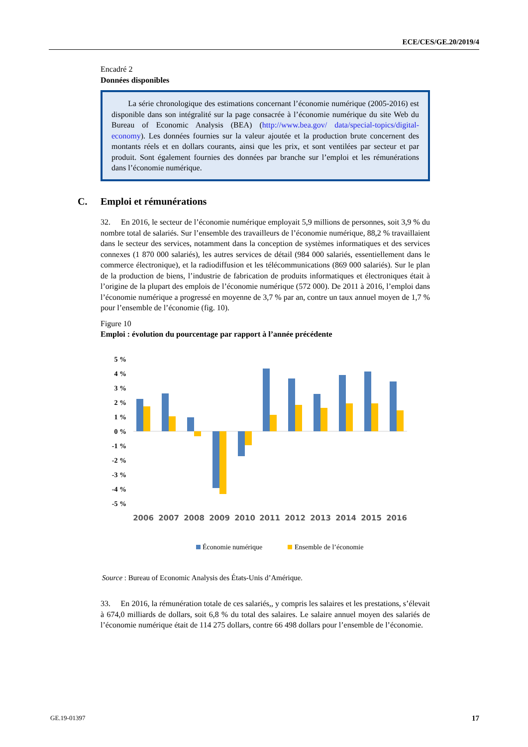ECE/CES/GE.20/2019/4
Encadré 2
Données disponibles
La série chronologique des estimations concernant l’économie numérique (2005-2016) est disponible dans son intégralité sur la page consacrée à l’économie numérique du site Web du Bureau of Economic Analysis (BEA) (http://www.bea.gov/ data/special-topics/digital-economy). Les données fournies sur la valeur ajoutée et la production brute concernent des montants réels et en dollars courants, ainsi que les prix, et sont ventilées par secteur et par produit. Sont également fournies des données par branche sur l’emploi et les rémunérations dans l’économie numérique.
C. Emploi et rémunérations
32. En 2016, le secteur de l’économie numérique employait 5,9 millions de personnes, soit 3,9 % du nombre total de salariés. Sur l’ensemble des travailleurs de l’économie numérique, 88,2 % travaillaient dans le secteur des services, notamment dans la conception de systèmes informatiques et des services connexes (1 870 000 salariés), les autres services de détail (984 000 salariés, essentiellement dans le commerce électronique), et la radiodiffusion et les télécommunications (869 000 salariés). Sur le plan de la production de biens, l’industrie de fabrication de produits informatiques et électroniques était à l’origine de la plupart des emplois de l’économie numérique (572 000). De 2011 à 2016, l’emploi dans l’économie numérique a progressé en moyenne de 3,7 % par an, contre un taux annuel moyen de 1,7 % pour l’ensemble de l’économie (fig. 10).
Figure 10
Emploi : évolution du pourcentage par rapport à l’année précédente
5 %
4 %
3 %
2 %
1 %
0 %
-1 %
-2 %
-3 %
-4 %
-5 %
2006
2007
2008
2009
2010
2011
2012
2013
2014
2015
2016
Économie numérique
Ensemble de l’économie
Source : Bureau of Economic Analysis des États-Unis d’Amérique.
33. En 2016, la rémunération totale de ces salariés,, y compris les salaires et les prestations, s’élevait à 674,0 milliards de dollars, soit 6,8 % du total des salaires. Le salaire annuel moyen des salariés de l’économie numérique était de 114 275 dollars, contre 66 498 dollars pour l’ensemble de l’économie.
GE.19-01397 17